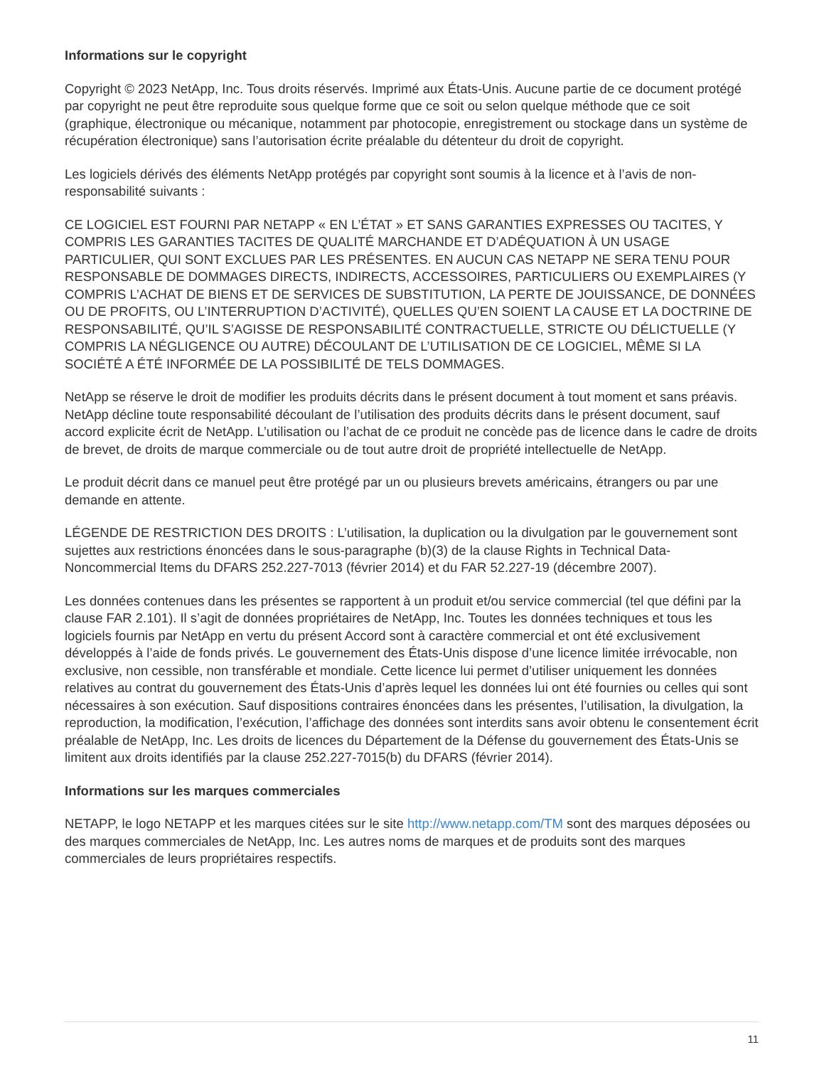Informations sur le copyright
Copyright © 2023 NetApp, Inc. Tous droits réservés. Imprimé aux États-Unis. Aucune partie de ce document protégé par copyright ne peut être reproduite sous quelque forme que ce soit ou selon quelque méthode que ce soit (graphique, électronique ou mécanique, notamment par photocopie, enregistrement ou stockage dans un système de récupération électronique) sans l’autorisation écrite préalable du détenteur du droit de copyright.
Les logiciels dérivés des éléments NetApp protégés par copyright sont soumis à la licence et à l’avis de non-responsabilité suivants :
CE LOGICIEL EST FOURNI PAR NETAPP « EN L’ÉTAT » ET SANS GARANTIES EXPRESSES OU TACITES, Y COMPRIS LES GARANTIES TACITES DE QUALITÉ MARCHANDE ET D’ADÉQUATION À UN USAGE PARTICULIER, QUI SONT EXCLUES PAR LES PRÉSENTES. EN AUCUN CAS NETAPP NE SERA TENU POUR RESPONSABLE DE DOMMAGES DIRECTS, INDIRECTS, ACCESSOIRES, PARTICULIERS OU EXEMPLAIRES (Y COMPRIS L’ACHAT DE BIENS ET DE SERVICES DE SUBSTITUTION, LA PERTE DE JOUISSANCE, DE DONNÉES OU DE PROFITS, OU L’INTERRUPTION D’ACTIVITÉ), QUELLES QU’EN SOIENT LA CAUSE ET LA DOCTRINE DE RESPONSABILITÉ, QU’IL S’AGISSE DE RESPONSABILITÉ CONTRACTUELLE, STRICTE OU DÉLICTUELLE (Y COMPRIS LA NÉGLIGENCE OU AUTRE) DÉCOULANT DE L’UTILISATION DE CE LOGICIEL, MÊME SI LA SOCIÉTÉ A ÉTÉ INFORMÉE DE LA POSSIBILITÉ DE TELS DOMMAGES.
NetApp se réserve le droit de modifier les produits décrits dans le présent document à tout moment et sans préavis. NetApp décline toute responsabilité découlant de l’utilisation des produits décrits dans le présent document, sauf accord explicite écrit de NetApp. L’utilisation ou l’achat de ce produit ne concède pas de licence dans le cadre de droits de brevet, de droits de marque commerciale ou de tout autre droit de propriété intellectuelle de NetApp.
Le produit décrit dans ce manuel peut être protégé par un ou plusieurs brevets américains, étrangers ou par une demande en attente.
LÉGENDE DE RESTRICTION DES DROITS : L’utilisation, la duplication ou la divulgation par le gouvernement sont sujettes aux restrictions énoncées dans le sous-paragraphe (b)(3) de la clause Rights in Technical Data-Noncommercial Items du DFARS 252.227-7013 (février 2014) et du FAR 52.227-19 (décembre 2007).
Les données contenues dans les présentes se rapportent à un produit et/ou service commercial (tel que défini par la clause FAR 2.101). Il s’agit de données propriétaires de NetApp, Inc. Toutes les données techniques et tous les logiciels fournis par NetApp en vertu du présent Accord sont à caractère commercial et ont été exclusivement développés à l’aide de fonds privés. Le gouvernement des États-Unis dispose d’une licence limitée irrévocable, non exclusive, non cessible, non transférable et mondiale. Cette licence lui permet d’utiliser uniquement les données relatives au contrat du gouvernement des États-Unis d’après lequel les données lui ont été fournies ou celles qui sont nécessaires à son exécution. Sauf dispositions contraires énoncées dans les présentes, l’utilisation, la divulgation, la reproduction, la modification, l’exécution, l’affichage des données sont interdits sans avoir obtenu le consentement écrit préalable de NetApp, Inc. Les droits de licences du Département de la Défense du gouvernement des États-Unis se limitent aux droits identifiés par la clause 252.227-7015(b) du DFARS (février 2014).
Informations sur les marques commerciales
NETAPP, le logo NETAPP et les marques citées sur le site http://www.netapp.com/TM sont des marques déposées ou des marques commerciales de NetApp, Inc. Les autres noms de marques et de produits sont des marques commerciales de leurs propriétaires respectifs.
11